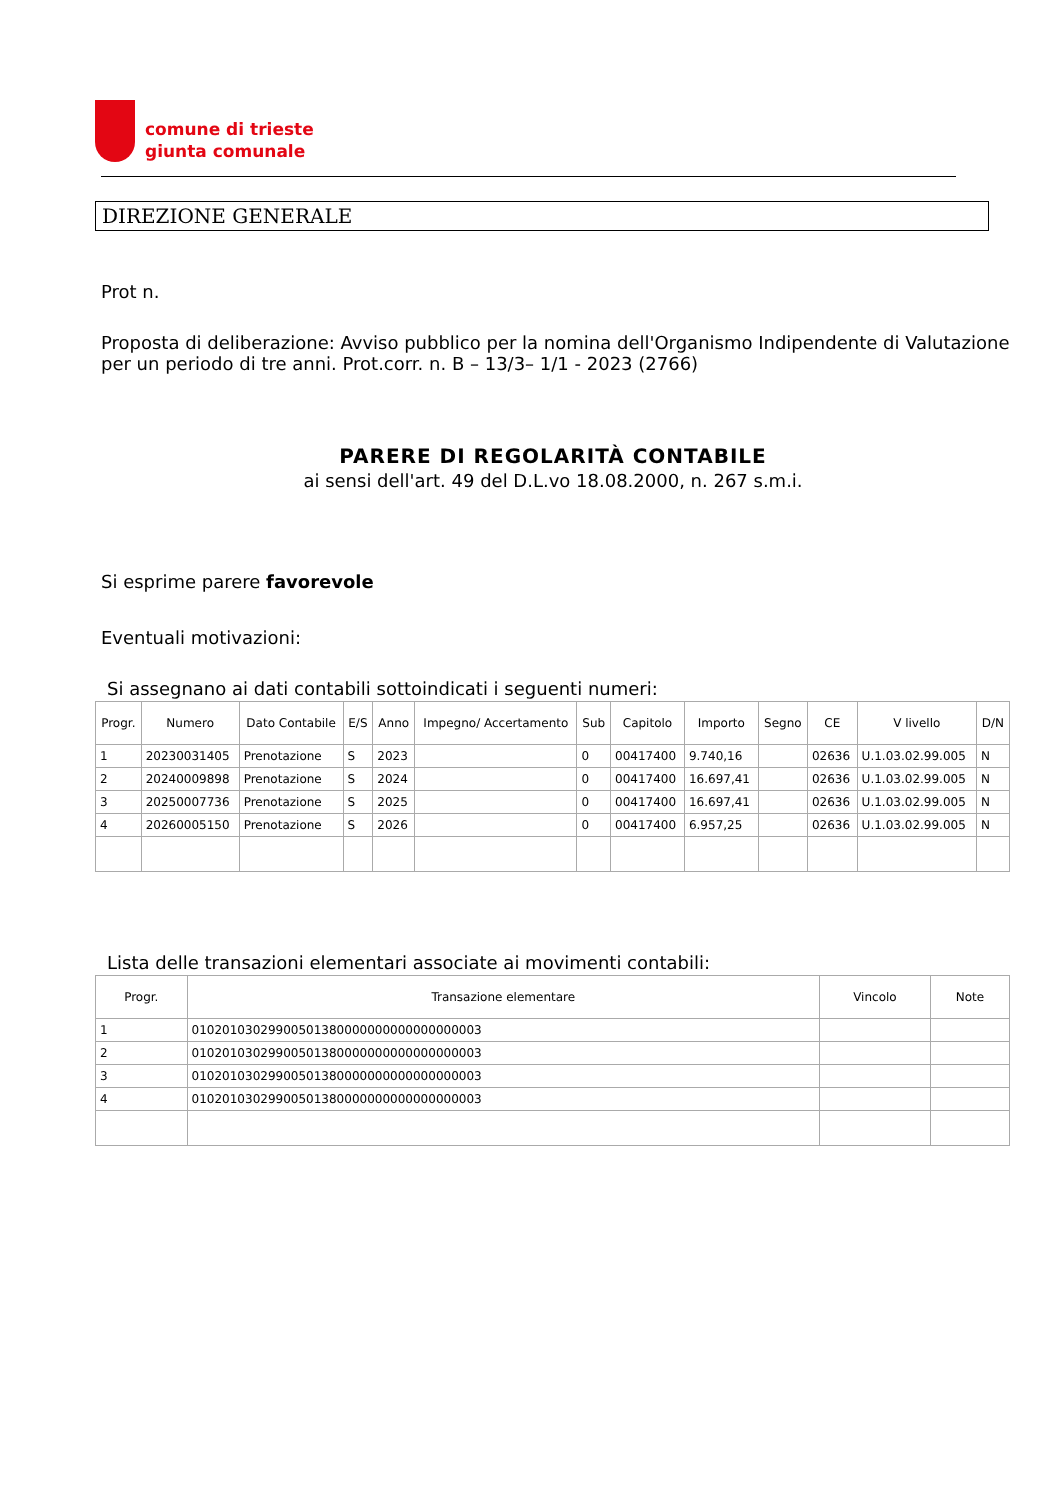comune di trieste
giunta comunale
DIREZIONE GENERALE
Prot n.
Proposta di deliberazione: Avviso pubblico per la nomina dell'Organismo Indipendente di Valutazione per un periodo di tre anni. Prot.corr. n. B – 13/3– 1/1 - 2023 (2766)
PARERE DI REGOLARITÀ CONTABILE
ai sensi dell'art. 49 del D.L.vo 18.08.2000, n. 267 s.m.i.
Si esprime parere favorevole
Eventuali motivazioni:
Si assegnano ai dati contabili sottoindicati i seguenti numeri:
| Progr. | Numero | Dato Contabile | E/S | Anno | Impegno/ Accertamento | Sub | Capitolo | Importo | Segno | CE | V livello | D/N |
| --- | --- | --- | --- | --- | --- | --- | --- | --- | --- | --- | --- | --- |
| 1 | 20230031405 | Prenotazione | S | 2023 | | 0 | 00417400 | 9.740,16 | | 02636 | U.1.03.02.99.005 | N |
| 2 | 20240009898 | Prenotazione | S | 2024 | | 0 | 00417400 | 16.697,41 | | 02636 | U.1.03.02.99.005 | N |
| 3 | 20250007736 | Prenotazione | S | 2025 | | 0 | 00417400 | 16.697,41 | | 02636 | U.1.03.02.99.005 | N |
| 4 | 20260005150 | Prenotazione | S | 2026 | | 0 | 00417400 | 6.957,25 | | 02636 | U.1.03.02.99.005 | N |
Lista delle transazioni elementari associate ai movimenti contabili:
| Progr. | Transazione elementare | Vincolo | Note |
| --- | --- | --- | --- |
| 1 | 01020103029900501380000000000000000003 | | |
| 2 | 01020103029900501380000000000000000003 | | |
| 3 | 01020103029900501380000000000000000003 | | |
| 4 | 01020103029900501380000000000000000003 | | |